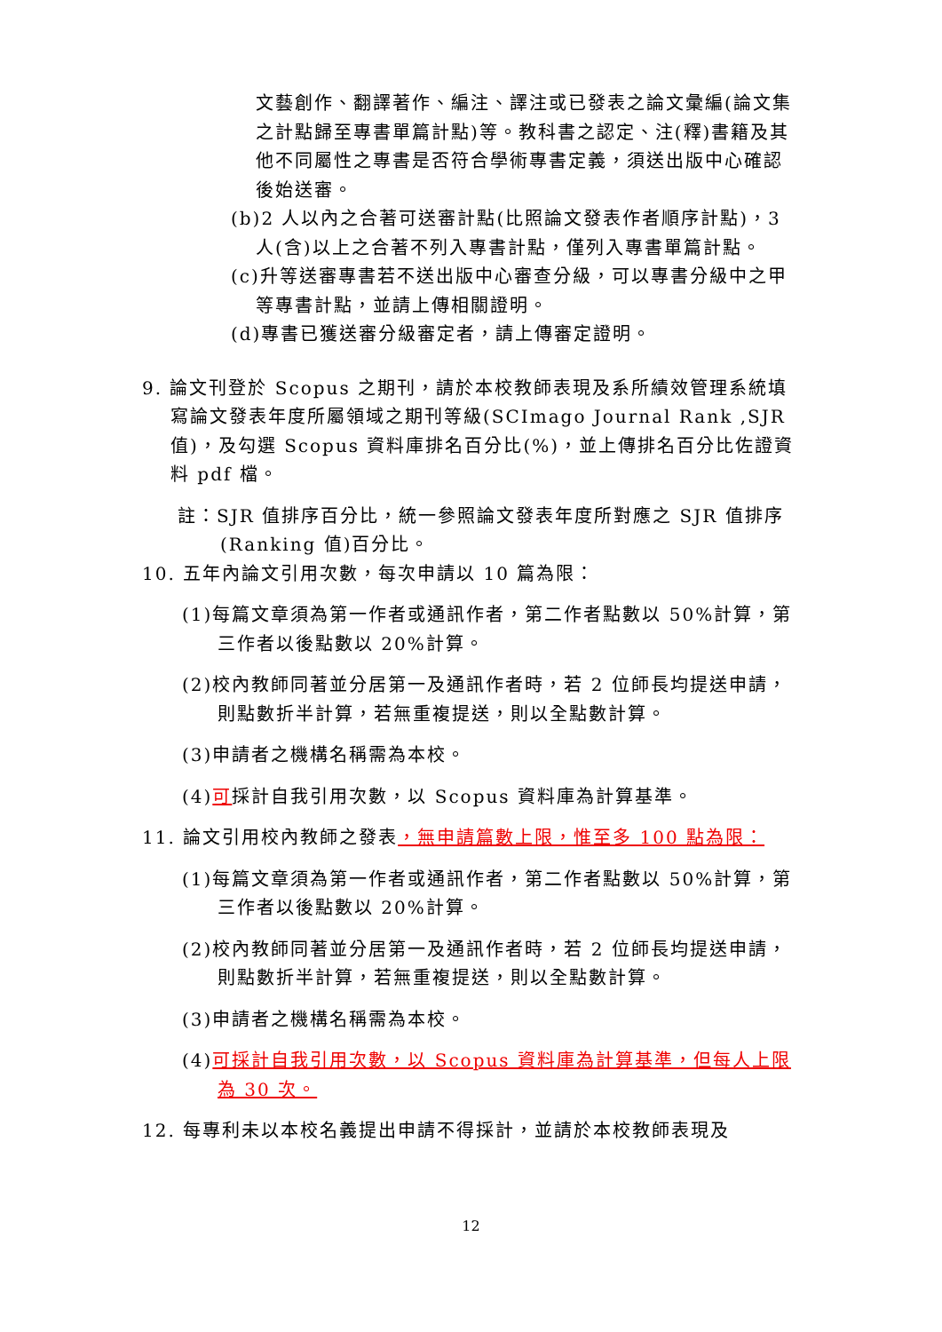文藝創作、翻譯著作、編注、譯注或已發表之論文彙編(論文集之計點歸至專書單篇計點)等。教科書之認定、注(釋)書籍及其他不同屬性之專書是否符合學術專書定義，須送出版中心確認後始送審。
(b)2 人以內之合著可送審計點(比照論文發表作者順序計點)，3 人(含)以上之合著不列入專書計點，僅列入專書單篇計點。
(c)升等送審專書若不送出版中心審查分級，可以專書分級中之甲等專書計點，並請上傳相關證明。
(d)專書已獲送審分級審定者，請上傳審定證明。
9. 論文刊登於 Scopus 之期刊，請於本校教師表現及系所績效管理系統填寫論文發表年度所屬領域之期刊等級(SCImago Journal Rank ,SJR 值)，及勾選 Scopus 資料庫排名百分比(%)，並上傳排名百分比佐證資料 pdf 檔。
註：SJR 值排序百分比，統一參照論文發表年度所對應之 SJR 值排序(Ranking 值)百分比。
10. 五年內論文引用次數，每次申請以 10 篇為限：
(1)每篇文章須為第一作者或通訊作者，第二作者點數以 50%計算，第三作者以後點數以 20%計算。
(2)校內教師同著並分居第一及通訊作者時，若 2 位師長均提送申請，則點數折半計算，若無重複提送，則以全點數計算。
(3)申請者之機構名稱需為本校。
(4)可採計自我引用次數，以 Scopus 資料庫為計算基準。
11. 論文引用校內教師之發表，無申請篇數上限，惟至多 100 點為限：
(1)每篇文章須為第一作者或通訊作者，第二作者點數以 50%計算，第三作者以後點數以 20%計算。
(2)校內教師同著並分居第一及通訊作者時，若 2 位師長均提送申請，則點數折半計算，若無重複提送，則以全點數計算。
(3)申請者之機構名稱需為本校。
(4)可採計自我引用次數，以 Scopus 資料庫為計算基準，但每人上限為 30 次。
12. 每專利未以本校名義提出申請不得採計，並請於本校教師表現及
12